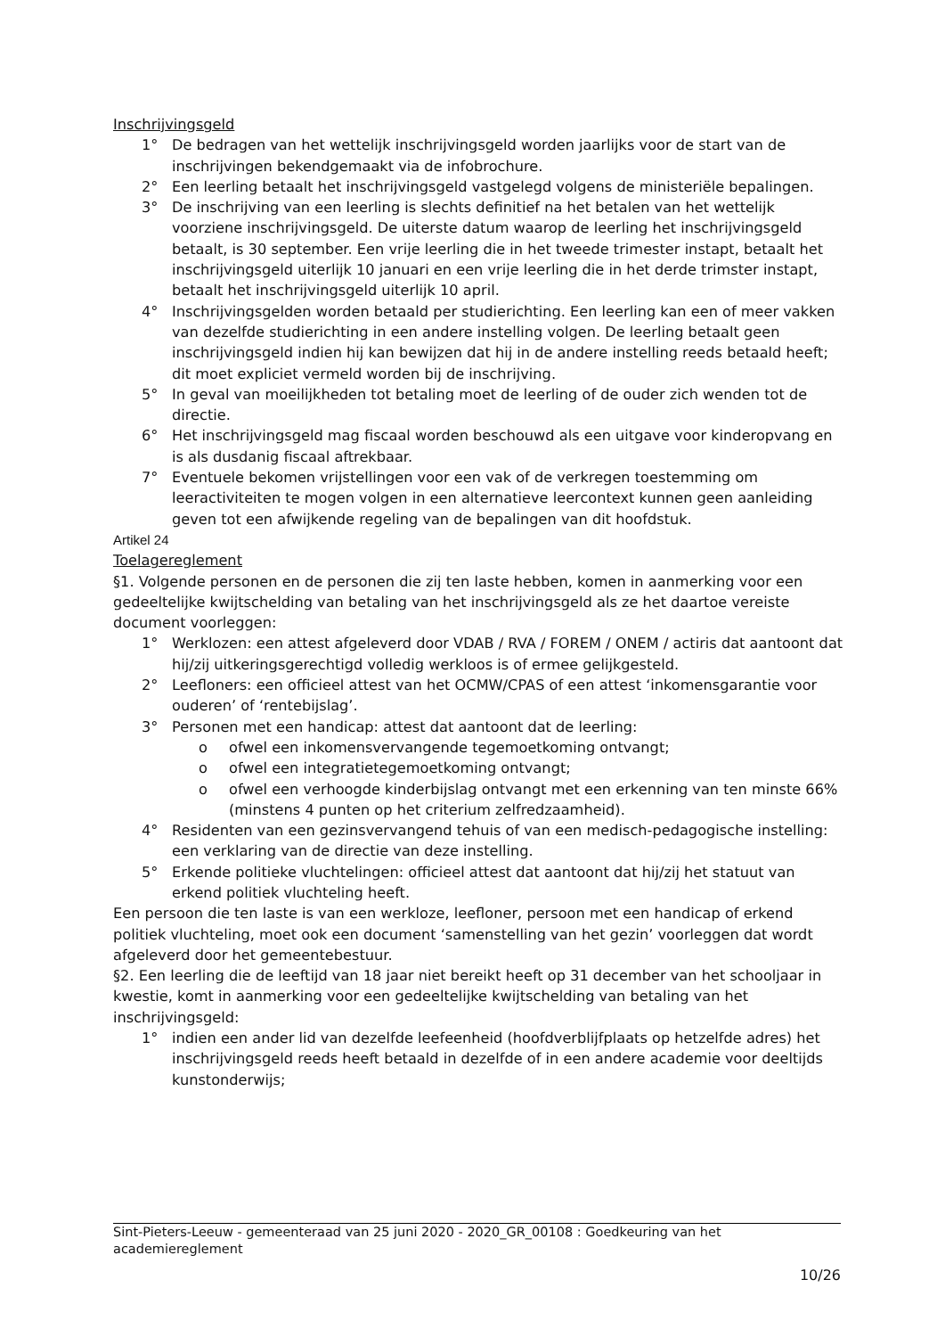Inschrijvingsgeld
1° De bedragen van het wettelijk inschrijvingsgeld worden jaarlijks voor de start van de inschrijvingen bekendgemaakt via de infobrochure.
2° Een leerling betaalt het inschrijvingsgeld vastgelegd volgens de ministeriële bepalingen.
3° De inschrijving van een leerling is slechts definitief na het betalen van het wettelijk voorziene inschrijvingsgeld. De uiterste datum waarop de leerling het inschrijvingsgeld betaalt, is 30 september. Een vrije leerling die in het tweede trimester instapt, betaalt het inschrijvingsgeld uiterlijk 10 januari en een vrije leerling die in het derde trimster instapt, betaalt het inschrijvingsgeld uiterlijk 10 april.
4° Inschrijvingsgelden worden betaald per studierichting. Een leerling kan een of meer vakken van dezelfde studierichting in een andere instelling volgen. De leerling betaalt geen inschrijvingsgeld indien hij kan bewijzen dat hij in de andere instelling reeds betaald heeft; dit moet expliciet vermeld worden bij de inschrijving.
5° In geval van moeilijkheden tot betaling moet de leerling of de ouder zich wenden tot de directie.
6° Het inschrijvingsgeld mag fiscaal worden beschouwd als een uitgave voor kinderopvang en is als dusdanig fiscaal aftrekbaar.
7° Eventuele bekomen vrijstellingen voor een vak of de verkregen toestemming om leeractiviteiten te mogen volgen in een alternatieve leercontext kunnen geen aanleiding geven tot een afwijkende regeling van de bepalingen van dit hoofdstuk.
Artikel 24
Toelagereglement
§1. Volgende personen en de personen die zij ten laste hebben, komen in aanmerking voor een gedeeltelijke kwijtschelding van betaling van het inschrijvingsgeld als ze het daartoe vereiste document voorleggen:
1° Werklozen: een attest afgeleverd door VDAB / RVA / FOREM / ONEM / actiris dat aantoont dat hij/zij uitkeringsgerechtigd volledig werkloos is of ermee gelijkgesteld.
2° Leefloners: een officieel attest van het OCMW/CPAS of een attest ‘inkomensgarantie voor ouderen’ of ‘rentebijslag’.
3° Personen met een handicap: attest dat aantoont dat de leerling:
o ofwel een inkomensvervangende tegemoetkoming ontvangt;
o ofwel een integratietegemoetkoming ontvangt;
o ofwel een verhoogde kinderbijslag ontvangt met een erkenning van ten minste 66% (minstens 4 punten op het criterium zelfredzaamheid).
4° Residenten van een gezinsvervangend tehuis of van een medisch-pedagogische instelling: een verklaring van de directie van deze instelling.
5° Erkende politieke vluchtelingen: officieel attest dat aantoont dat hij/zij het statuut van erkend politiek vluchteling heeft.
Een persoon die ten laste is van een werkloze, leefloner, persoon met een handicap of erkend politiek vluchteling, moet ook een document ‘samenstelling van het gezin’ voorleggen dat wordt afgeleverd door het gemeentebestuur.
§2. Een leerling die de leeftijd van 18 jaar niet bereikt heeft op 31 december van het schooljaar in kwestie, komt in aanmerking voor een gedeeltelijke kwijtschelding van betaling van het inschrijvingsgeld:
1° indien een ander lid van dezelfde leefeenheid (hoofdverblijfplaats op hetzelfde adres) het inschrijvingsgeld reeds heeft betaald in dezelfde of in een andere academie voor deeltijds kunstonderwijs;
Sint-Pieters-Leeuw - gemeenteraad van 25 juni 2020 - 2020_GR_00108 : Goedkeuring van het academiereglement
10/26